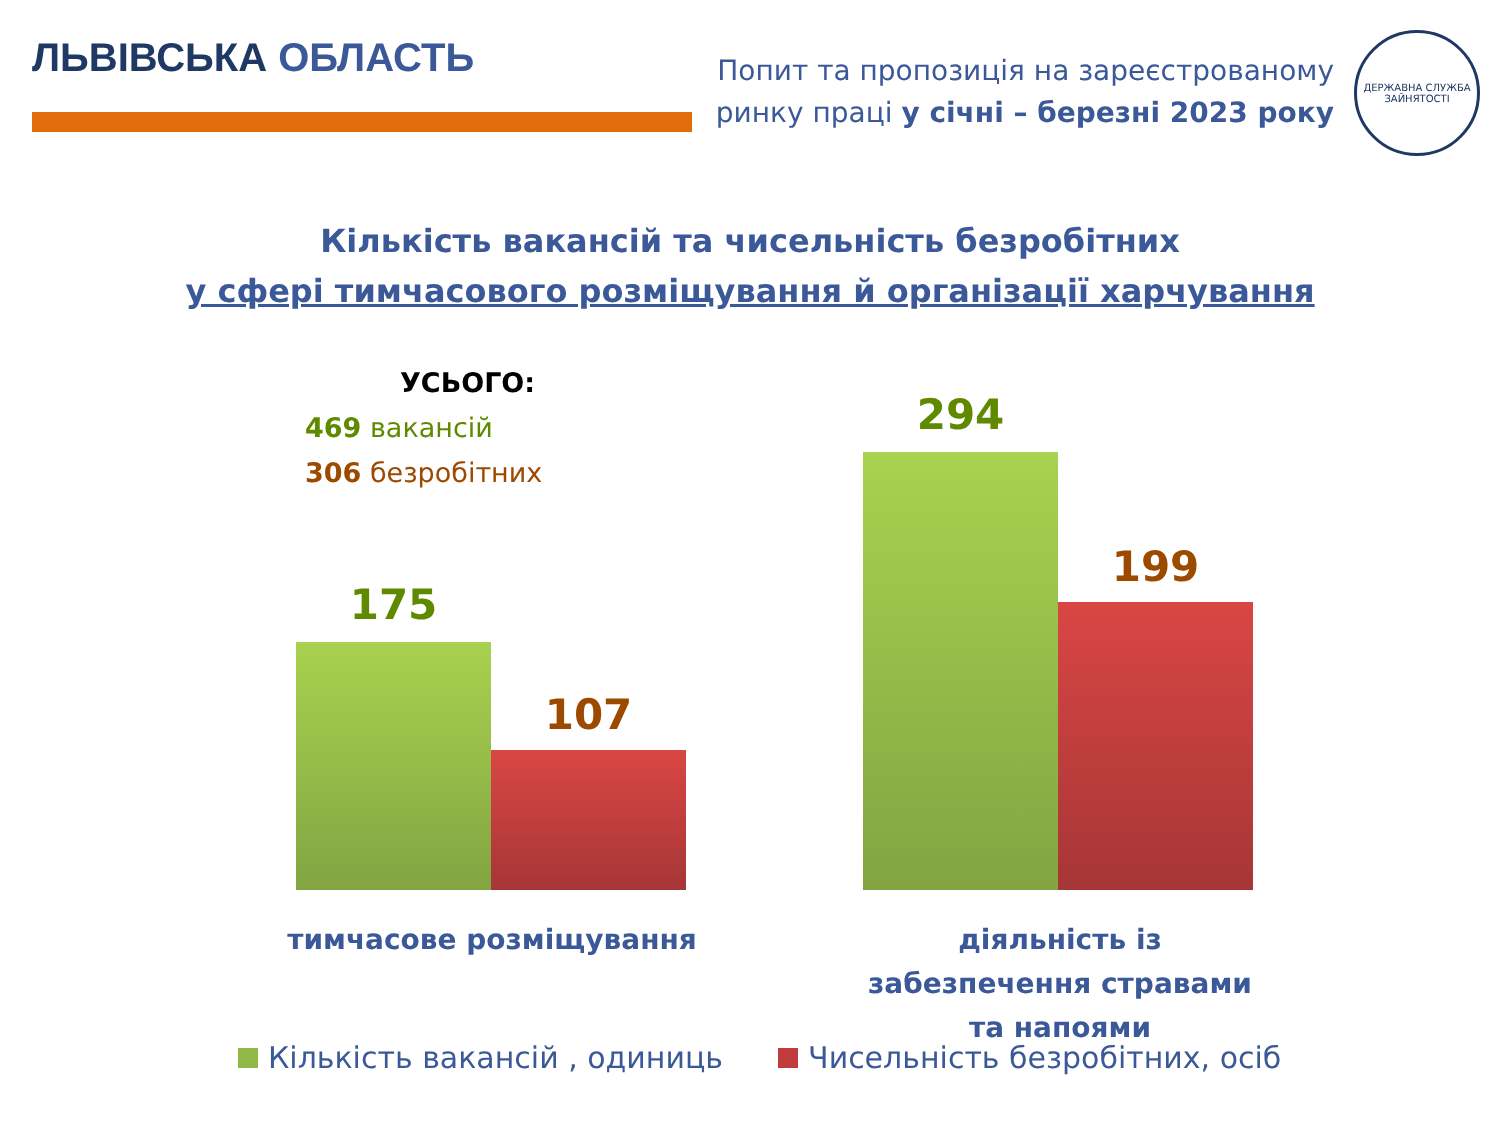ЛЬВІВСЬКА ОБЛАСТЬ
Попит та пропозиція на зареєстрованому
ринку праці у січні – березні 2023 року
ДЕРЖАВНА СЛУЖБА
ЗАЙНЯТОСТІ
Кількість вакансій та чисельність безробітних
у сфері тимчасового розміщування й організації харчування
УСЬОГО:
469 вакансій
306 безробітних
175
107
294
199
тимчасове розміщування
діяльність із забезпечення стравами та напоями
Кількість вакансій , одиниць Чисельність безробітних, осіб